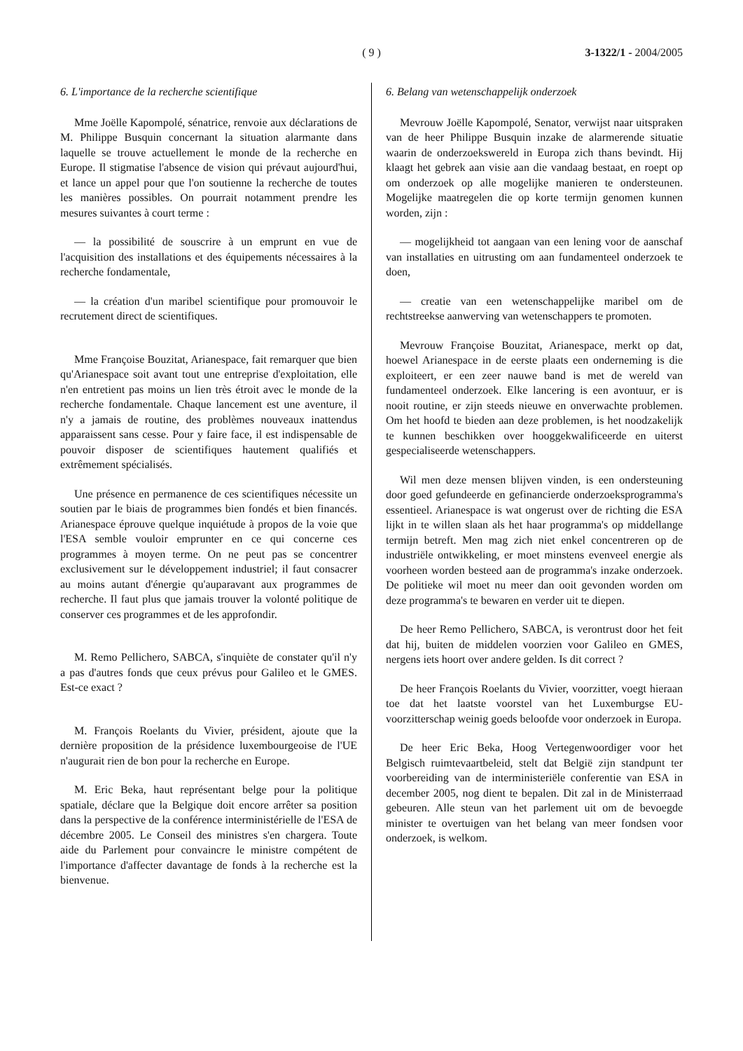( 9 )
3-1322/1 - 2004/2005
6. L'importance de la recherche scientifique
Mme Joëlle Kapompolé, sénatrice, renvoie aux déclarations de M. Philippe Busquin concernant la situation alarmante dans laquelle se trouve actuellement le monde de la recherche en Europe. Il stigmatise l'absence de vision qui prévaut aujourd'hui, et lance un appel pour que l'on soutienne la recherche de toutes les manières possibles. On pourrait notamment prendre les mesures suivantes à court terme :
— la possibilité de souscrire à un emprunt en vue de l'acquisition des installations et des équipements nécessaires à la recherche fondamentale,
— la création d'un maribel scientifique pour promouvoir le recrutement direct de scientifiques.
Mme Françoise Bouzitat, Arianespace, fait remarquer que bien qu'Arianespace soit avant tout une entreprise d'exploitation, elle n'en entretient pas moins un lien très étroit avec le monde de la recherche fondamentale. Chaque lancement est une aventure, il n'y a jamais de routine, des problèmes nouveaux inattendus apparaissent sans cesse. Pour y faire face, il est indispensable de pouvoir disposer de scientifiques hautement qualifiés et extrêmement spécialisés.
Une présence en permanence de ces scientifiques nécessite un soutien par le biais de programmes bien fondés et bien financés. Arianespace éprouve quelque inquiétude à propos de la voie que l'ESA semble vouloir emprunter en ce qui concerne ces programmes à moyen terme. On ne peut pas se concentrer exclusivement sur le développement industriel; il faut consacrer au moins autant d'énergie qu'auparavant aux programmes de recherche. Il faut plus que jamais trouver la volonté politique de conserver ces programmes et de les approfondir.
M. Remo Pellichero, SABCA, s'inquiète de constater qu'il n'y a pas d'autres fonds que ceux prévus pour Galileo et le GMES. Est-ce exact ?
M. François Roelants du Vivier, président, ajoute que la dernière proposition de la présidence luxembourgeoise de l'UE n'augurait rien de bon pour la recherche en Europe.
M. Eric Beka, haut représentant belge pour la politique spatiale, déclare que la Belgique doit encore arrêter sa position dans la perspective de la conférence interministérielle de l'ESA de décembre 2005. Le Conseil des ministres s'en chargera. Toute aide du Parlement pour convaincre le ministre compétent de l'importance d'affecter davantage de fonds à la recherche est la bienvenue.
6. Belang van wetenschappelijk onderzoek
Mevrouw Joëlle Kapompolé, Senator, verwijst naar uitspraken van de heer Philippe Busquin inzake de alarmerende situatie waarin de onderzoekswereld in Europa zich thans bevindt. Hij klaagt het gebrek aan visie aan die vandaag bestaat, en roept op om onderzoek op alle mogelijke manieren te ondersteunen. Mogelijke maatregelen die op korte termijn genomen kunnen worden, zijn :
— mogelijkheid tot aangaan van een lening voor de aanschaf van installaties en uitrusting om aan fundamenteel onderzoek te doen,
— creatie van een wetenschappelijke maribel om de rechtstreekse aanwerving van wetenschappers te promoten.
Mevrouw Françoise Bouzitat, Arianespace, merkt op dat, hoewel Arianespace in de eerste plaats een onderneming is die exploiteert, er een zeer nauwe band is met de wereld van fundamenteel onderzoek. Elke lancering is een avontuur, er is nooit routine, er zijn steeds nieuwe en onverwachte problemen. Om het hoofd te bieden aan deze problemen, is het noodzakelijk te kunnen beschikken over hooggekwalificeerde en uiterst gespecialiseerde wetenschappers.
Wil men deze mensen blijven vinden, is een ondersteuning door goed gefundeerde en gefinancierde onderzoeksprogramma's essentieel. Arianespace is wat ongerust over de richting die ESA lijkt in te willen slaan als het haar programma's op middellange termijn betreft. Men mag zich niet enkel concentreren op de industriële ontwikkeling, er moet minstens evenveel energie als voorheen worden besteed aan de programma's inzake onderzoek. De politieke wil moet nu meer dan ooit gevonden worden om deze programma's te bewaren en verder uit te diepen.
De heer Remo Pellichero, SABCA, is verontrust door het feit dat hij, buiten de middelen voorzien voor Galileo en GMES, nergens iets hoort over andere gelden. Is dit correct ?
De heer François Roelants du Vivier, voorzitter, voegt hieraan toe dat het laatste voorstel van het Luxemburgse EU-voorzitterschap weinig goeds beloofde voor onderzoek in Europa.
De heer Eric Beka, Hoog Vertegenwoordiger voor het Belgisch ruimtevaartbeleid, stelt dat België zijn standpunt ter voorbereiding van de interministeriële conferentie van ESA in december 2005, nog dient te bepalen. Dit zal in de Ministerraad gebeuren. Alle steun van het parlement uit om de bevoegde minister te overtuigen van het belang van meer fondsen voor onderzoek, is welkom.